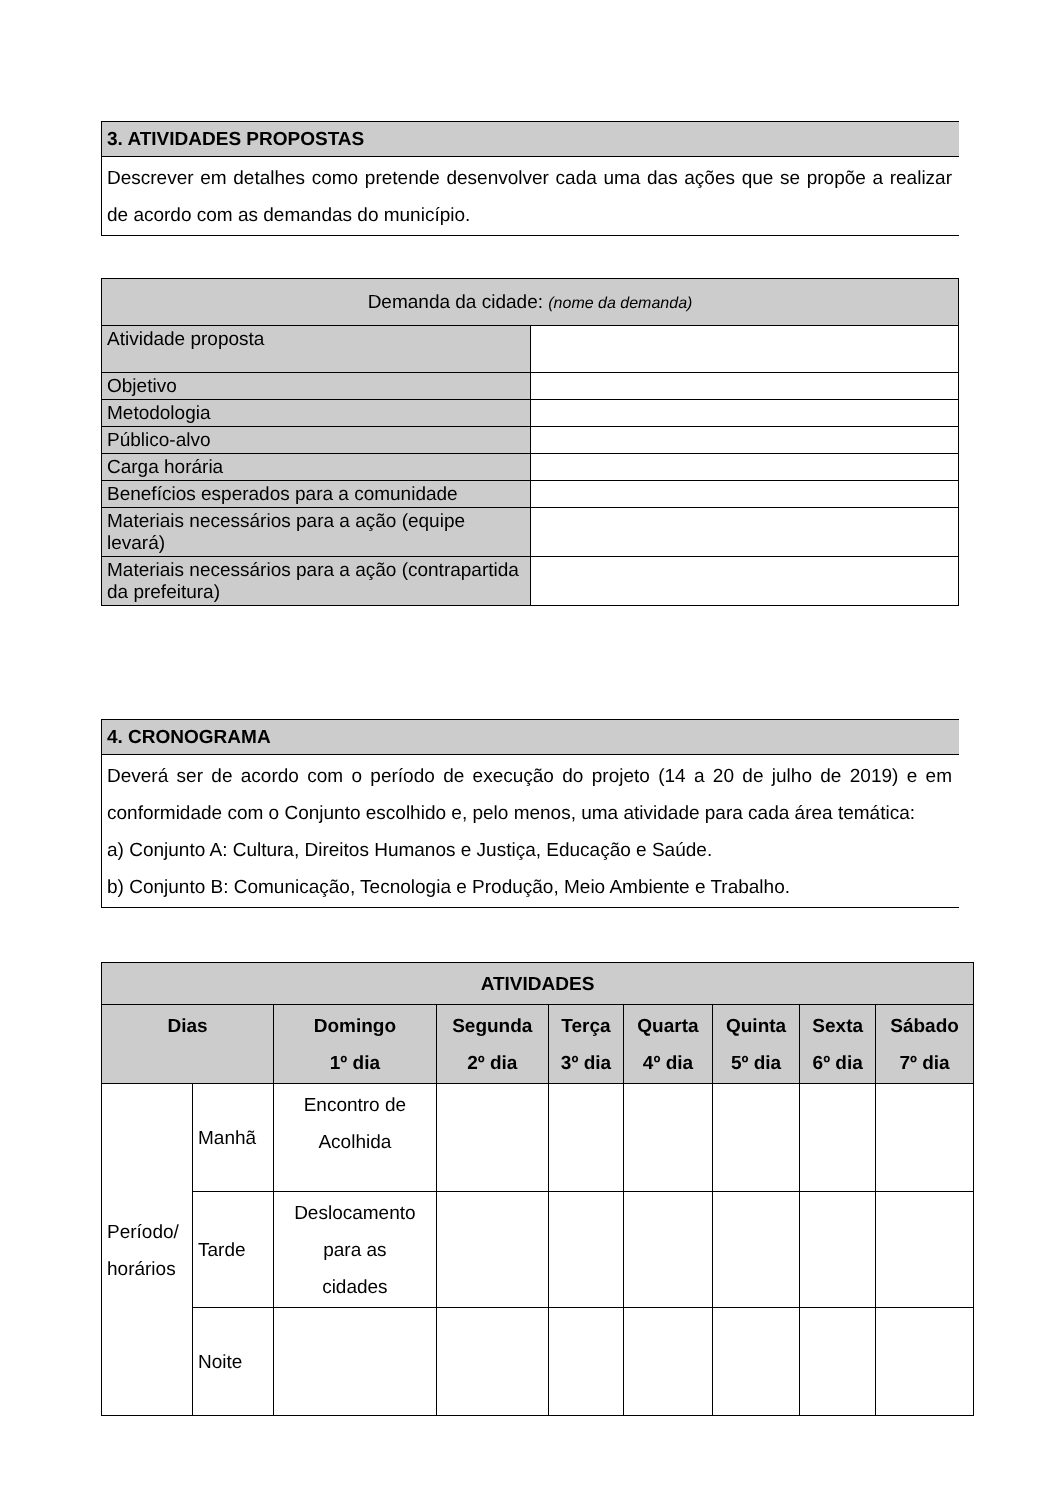3. ATIVIDADES PROPOSTAS
Descrever em detalhes como pretende desenvolver cada uma das ações que se propõe a realizar de acordo com as demandas do município.
| Demanda da cidade: (nome da demanda) | |
| Atividade proposta | |
| Objetivo | |
| Metodologia | |
| Público-alvo | |
| Carga horária | |
| Benefícios esperados para a comunidade | |
| Materiais necessários para a ação (equipe levará) | |
| Materiais necessários para a ação (contrapartida da prefeitura) | |
4. CRONOGRAMA
Deverá ser de acordo com o período de execução do projeto (14 a 20 de julho de 2019) e em conformidade com o Conjunto escolhido e, pelo menos, uma atividade para cada área temática:
a) Conjunto A: Cultura, Direitos Humanos e Justiça, Educação e Saúde.
b) Conjunto B: Comunicação, Tecnologia e Produção, Meio Ambiente e Trabalho.
| ATIVIDADES | | | | | | | | |
| --- | --- | --- | --- | --- | --- | --- | --- | --- |
| Dias | | Domingo 1º dia | Segunda 2º dia | Terça 3º dia | Quarta 4º dia | Quinta 5º dia | Sexta 6º dia | Sábado 7º dia |
| Período/ horários | Manhã | Encontro de Acolhida | | | | | | |
| | Tarde | Deslocamento para as cidades | | | | | | |
| | Noite | | | | | | | |